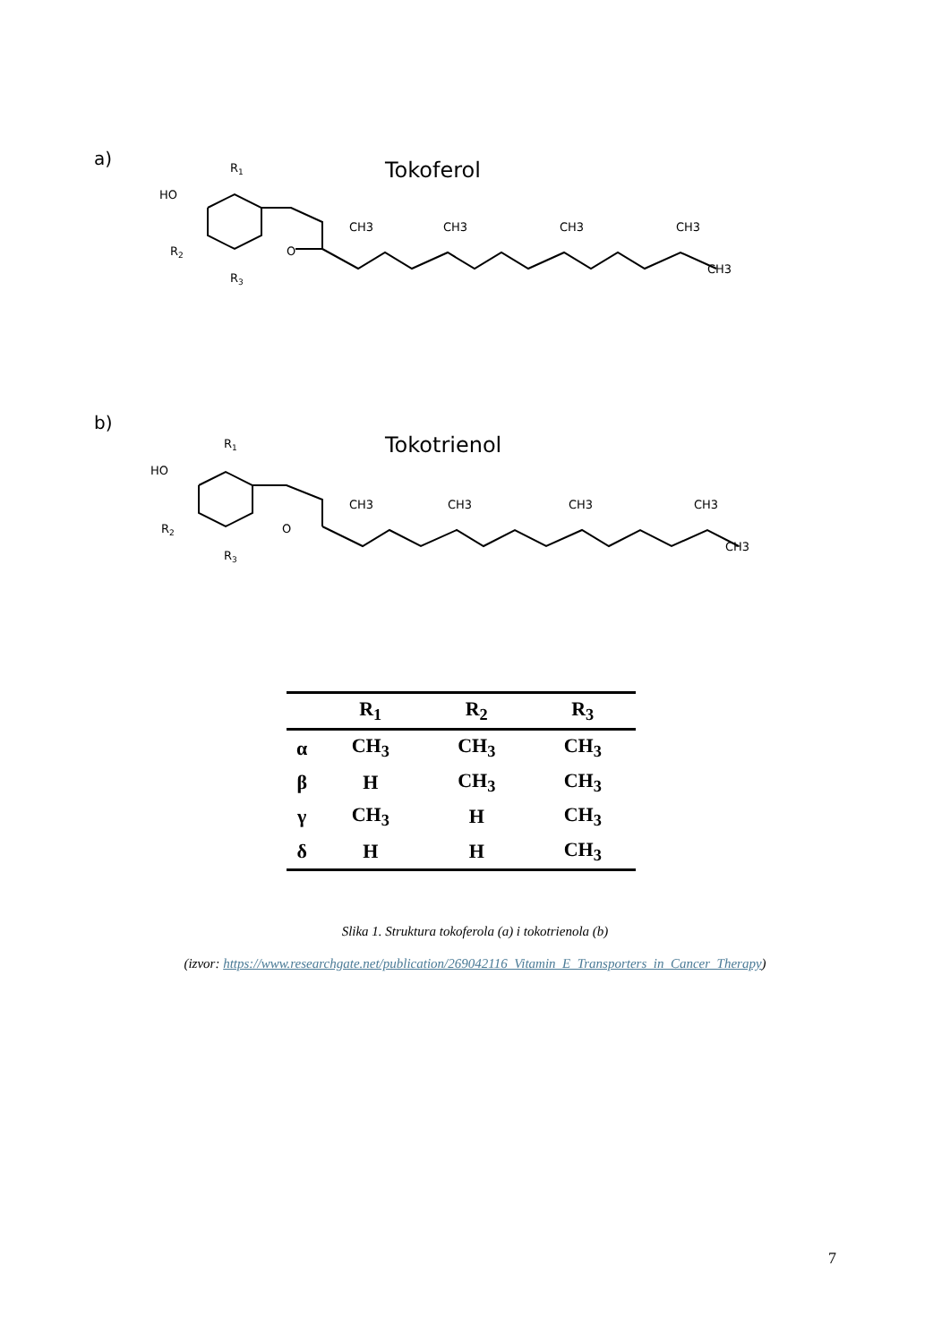a)
Tokoferol
HO
R1
R2
R3
O
CH3
CH3
CH3
CH3
CH3
b)
Tokotrienol
HO
R1
R2
R3
O
CH3
CH3
CH3
CH3
CH3
| | R<sub>1</sub> | R<sub>2</sub> | R<sub>3</sub> |
| --- | --- | --- | --- |
| α | CH<sub>3</sub> | CH<sub>3</sub> | CH<sub>3</sub> |
| β | H | CH<sub>3</sub> | CH<sub>3</sub> |
| γ | CH<sub>3</sub> | H | CH<sub>3</sub> |
| δ | H | H | CH<sub>3</sub> |
Slika 1. Struktura tokoferola (a) i tokotrienola (b)
(izvor: https://www.researchgate.net/publication/269042116_Vitamin_E_Transporters_in_Cancer_Therapy)
7